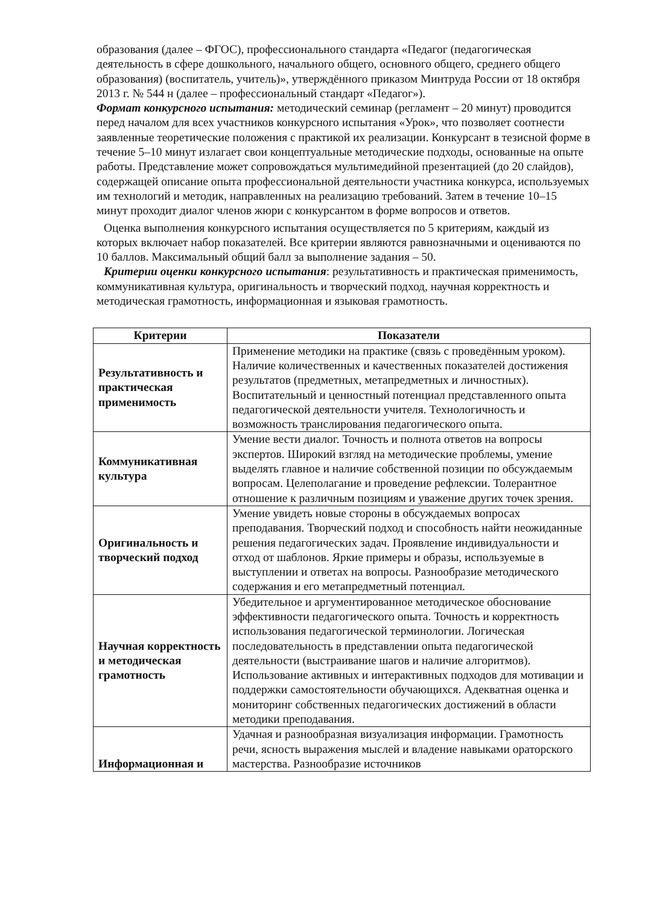образования (далее – ФГОС), профессионального стандарта «Педагог (педагогическая деятельность в сфере дошкольного, начального общего, основного общего, среднего общего образования) (воспитатель, учитель)», утверждённого приказом Минтруда России от 18 октября 2013 г. № 544 н (далее – профессиональный стандарт «Педагог»).
Формат конкурсного испытания: методический семинар (регламент – 20 минут) проводится перед началом для всех участников конкурсного испытания «Урок», что позволяет соотнести заявленные теоретические положения с практикой их реализации. Конкурсант в тезисной форме в течение 5–10 минут излагает свои концептуальные методические подходы, основанные на опыте работы. Представление может сопровождаться мультимедийной презентацией (до 20 слайдов), содержащей описание опыта профессиональной деятельности участника конкурса, используемых им технологий и методик, направленных на реализацию требований. Затем в течение 10–15 минут проходит диалог членов жюри с конкурсантом в форме вопросов и ответов.
Оценка выполнения конкурсного испытания осуществляется по 5 критериям, каждый из которых включает набор показателей. Все критерии являются равнозначными и оцениваются по 10 баллов. Максимальный общий балл за выполнение задания – 50.
Критерии оценки конкурсного испытания: результативность и практическая применимость, коммуникативная культура, оригинальность и творческий подход, научная корректность и методическая грамотность, информационная и языковая грамотность.
| Критерии | Показатели |
| --- | --- |
| Результативность и практическая применимость | Применение методики на практике (связь с проведённым уроком). Наличие количественных и качественных показателей достижения результатов (предметных, метапредметных и личностных). Воспитательный и ценностный потенциал представленного опыта педагогической деятельности учителя. Технологичность и возможность транслирования педагогического опыта. |
| Коммуникативная культура | Умение вести диалог. Точность и полнота ответов на вопросы экспертов. Широкий взгляд на методические проблемы, умение выделять главное и наличие собственной позиции по обсуждаемым вопросам. Целеполагание и проведение рефлексии. Толерантное отношение к различным позициям и уважение других точек зрения. |
| Оригинальность и творческий подход | Умение увидеть новые стороны в обсуждаемых вопросах преподавания. Творческий подход и способность найти неожиданные решения педагогических задач. Проявление индивидуальности и отход от шаблонов. Яркие примеры и образы, используемые в выступлении и ответах на вопросы. Разнообразие методического содержания и его метапредметный потенциал. |
| Научная корректность и методическая грамотность | Убедительное и аргументированное методическое обоснование эффективности педагогического опыта. Точность и корректность использования педагогической терминологии. Логическая последовательность в представлении опыта педагогической деятельности (выстраивание шагов и наличие алгоритмов). Использование активных и интерактивных подходов для мотивации и поддержки самостоятельности обучающихся. Адекватная оценка и мониторинг собственных педагогических достижений в области методики преподавания. |
| Информационная и | Удачная и разнообразная визуализация информации. Грамотность речи, ясность выражения мыслей и владение навыками ораторского мастерства. Разнообразие источников |